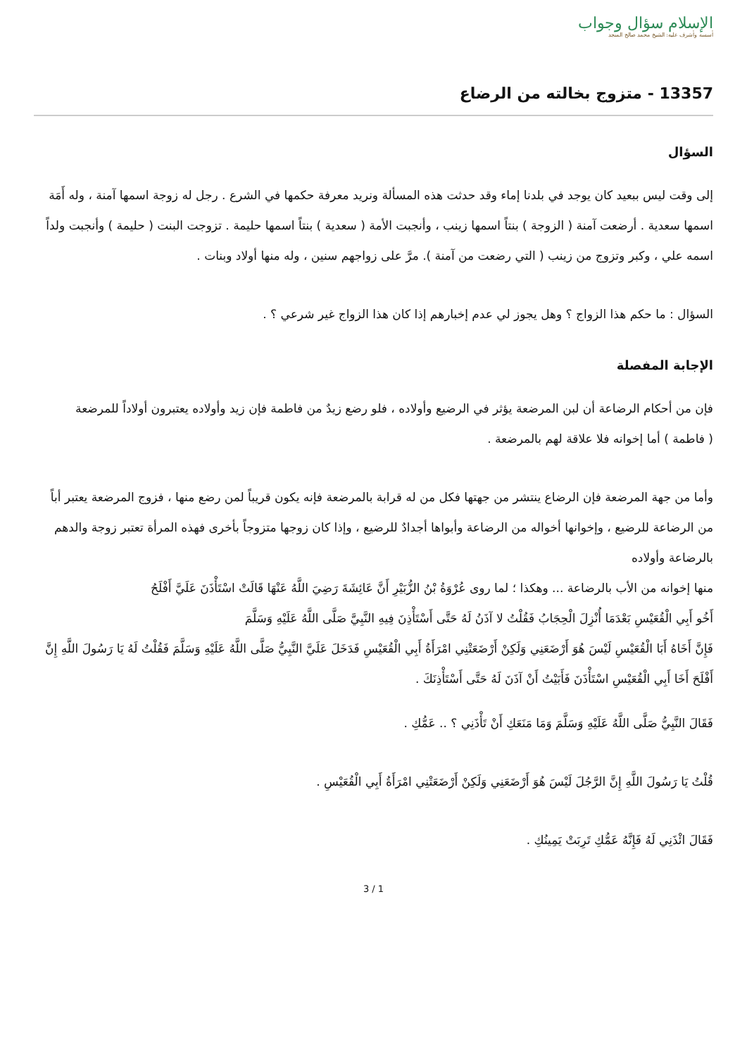الإسلام سؤال وجواب
أسسه وأشرف عليه: الشيخ محمد صالح المنجد
13357 - متزوج بخالته من الرضاع
السؤال
إلى وقت ليس ببعيد كان يوجد في بلدنا إماء وقد حدثت هذه المسألة ونريد معرفة حكمها في الشرع . رجل له زوجة اسمها آمنة ، وله أَمَة اسمها سعدية . أرضعت آمنة ( الزوجة ) بنتاً اسمها زينب ، وأنجبت الأمة ( سعدية ) بنتاً اسمها حليمة . تزوجت البنت ( حليمة ) وأنجبت ولداً اسمه علي ، وكبر وتزوج من زينب ( التي رضعت من آمنة ). مرَّ على زواجهم سنين ، وله منها أولاد وبنات .
السؤال : ما حكم هذا الزواج ؟ وهل يجوز لي عدم إخبارهم إذا كان هذا الزواج غير شرعي ؟ .
الإجابة المفصلة
فإن من أحكام الرضاعة أن لبن المرضعة يؤثر في الرضيع وأولاده ، فلو رضع زيدٌ من فاطمة فإن زيد وأولاده يعتبرون أولاداً للمرضعة
( فاطمة ) أما إخوانه فلا علاقة لهم بالمرضعة .
وأما من جهة المرضعة فإن الرضاع ينتشر من جهتها فكل من له قرابة بالمرضعة فإنه يكون قريباً لمن رضع منها ، فزوج المرضعة يعتبر أباً
من الرضاعة للرضيع ، وإخوانها أخواله من الرضاعة وأبواها أجدادٌ للرضيع ، وإذا كان زوجها متزوجاً بأخرى فهذه المرأة تعتبر زوجة والدهم بالرضاعة وأولاده
منها إخوانه من الأب بالرضاعة ... وهكذا ؛ لما روى عُرْوَةُ بْنُ الزُّبَيْرِ أَنَّ عَائِشَةَ رَضِيَ اللَّهُ عَنْهَا قَالَتْ اسْتَأْذَنَ عَلَيَّ أَفْلَحُ
أَخُو أَبِي الْقُعَيْسِ بَعْدَمَا أُنْزِلَ الْحِجَابُ فَقُلْتُ لا آذَنُ لَهُ حَتَّى أَسْتَأْذِنَ فِيهِ النَّبِيَّ صَلَّى اللَّهُ عَلَيْهِ وَسَلَّمَ
فَإِنَّ أَخَاهُ أَبَا الْقُعَيْسِ لَيْسَ هُوَ أَرْضَعَنِي وَلَكِنْ أَرْضَعَتْنِي امْرَأَةُ أَبِي الْقُعَيْسِ فَدَخَلَ عَلَيَّ النَّبِيُّ صَلَّى اللَّهُ عَلَيْهِ وَسَلَّمَ فَقُلْتُ لَهُ يَا رَسُولَ اللَّهِ إِنَّ أَفْلَحَ أَخَا أَبِي الْقُعَيْسِ اسْتَأْذَنَ فَأَبَيْتُ أَنْ آذَنَ لَهُ حَتَّى أَسْتَأْذِنَكَ .
فَقَالَ النَّبِيُّ صَلَّى اللَّهُ عَلَيْهِ وَسَلَّمَ وَمَا مَنَعَكِ أَنْ تَأْذَنِي ؟ .. عَمُّكِ .
قُلْتُ يَا رَسُولَ اللَّهِ إِنَّ الرَّجُلَ لَيْسَ هُوَ أَرْضَعَنِي وَلَكِنْ أَرْضَعَتْنِي امْرَأَةُ أَبِي الْقُعَيْسِ .
فَقَالَ ائْذَنِي لَهُ فَإِنَّهُ عَمُّكِ تَرِبَتْ يَمِينُكِ .
3 / 1